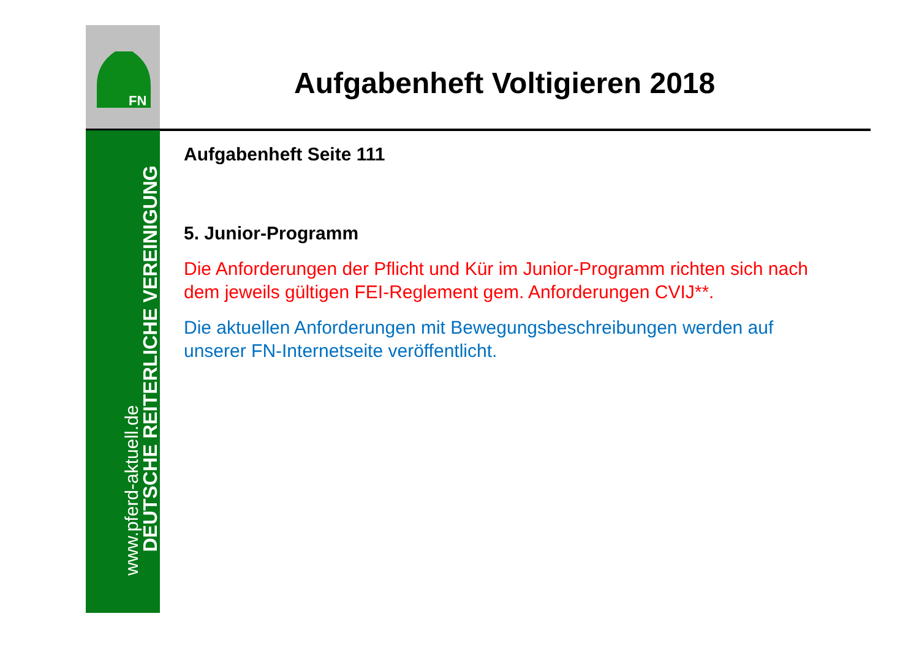FN
DEUTSCHE REITERLICHE VEREINIGUNG
www.pferd-aktuell.de
Aufgabenheft Voltigieren 2018
Aufgabenheft Seite 111
5. Junior-Programm
Die Anforderungen der Pflicht und Kür im Junior-Programm richten sich nach dem jeweils gültigen FEI-Reglement gem. Anforderungen CVIJ**.
Die aktuellen Anforderungen mit Bewegungsbeschreibungen werden auf unserer FN-Internetseite veröffentlicht.